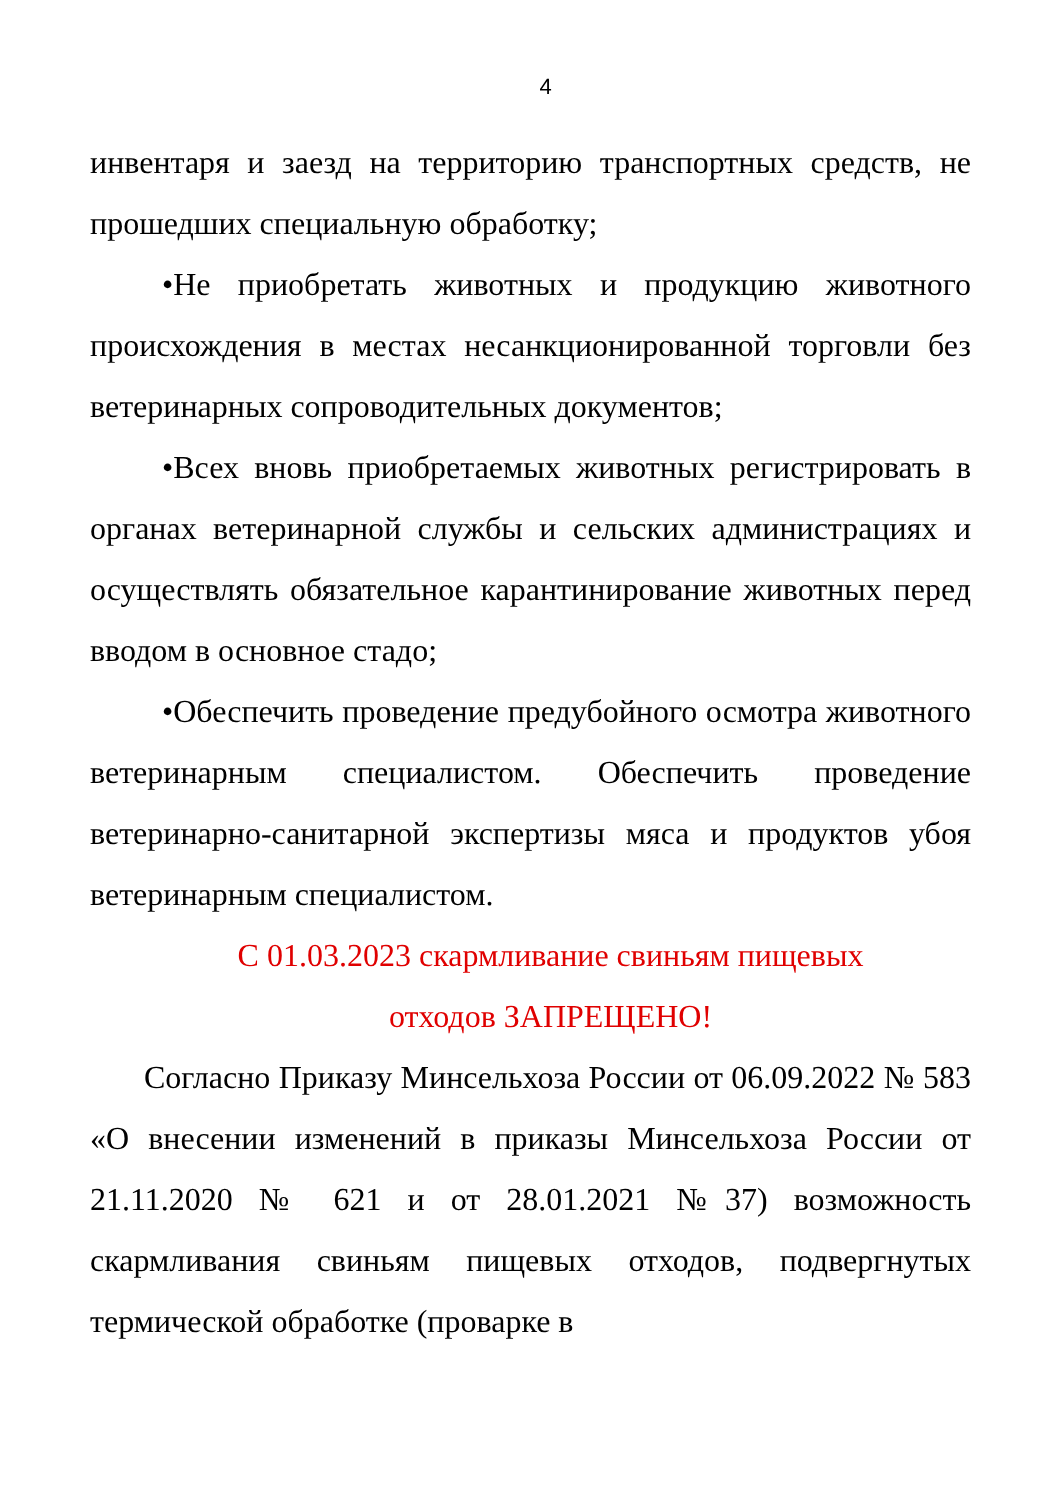4
инвентаря и заезд на территорию транспортных средств, не прошедших специальную обработку;
•Не приобретать животных и продукцию животного происхождения в местах несанкционированной торговли без ветеринарных сопроводительных документов;
•Всех вновь приобретаемых животных регистрировать в органах ветеринарной службы и сельских администрациях и осуществлять обязательное карантинирование животных перед вводом в основное стадо;
•Обеспечить проведение предубойного осмотра животного ветеринарным специалистом. Обеспечить проведение ветеринарно-санитарной экспертизы мяса и продуктов убоя ветеринарным специалистом.
С 01.03.2023 скармливание свиньям пищевых
отходов ЗАПРЕЩЕНО!
Согласно Приказу Минсельхоза России от 06.09.2022 № 583 «О внесении изменений в приказы Минсельхоза России от 21.11.2020 № 621 и от 28.01.2021 №37) возможность скармливания свиньям пищевых отходов, подвергнутых термической обработке (проварке в